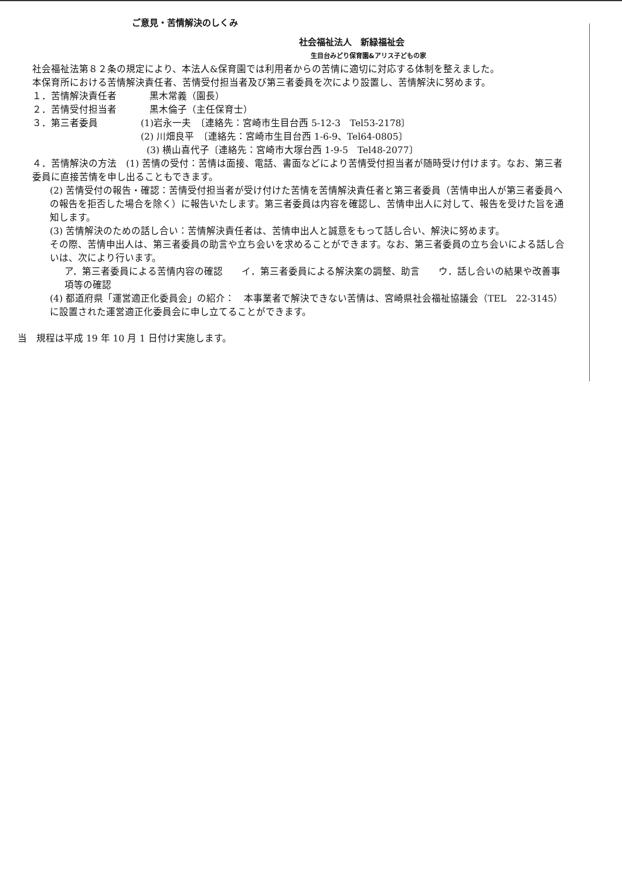ご意見・苦情解決のしくみ
社会福祉法人　新緑福祉会
生目台みどり保育園&アリス子どもの家
社会福祉法第８２条の規定により、本法人&保育園では利用者からの苦情に適切に対応する体制を整えました。
本保育所における苦情解決責任者、苦情受付担当者及び第三者委員を次により設置し、苦情解決に努めます。
１．苦情解決責任者 黒木常義（園長）
２．苦情受付担当者 黒木倫子（主任保育士）
３．第三者委員 (1)岩永一夫　〔連絡先：宮崎市生目台西 5-12-3　Tel53-2178〕
(2) 川畑良平　〔連絡先：宮崎市生目台西 1-6-9、Tel64-0805〕
(3) 横山喜代子〔連絡先：宮崎市大塚台西 1-9-5　Tel48-2077〕
４．苦情解決の方法　(1) 苦情の受付：苦情は面接、電話、書面などにより苦情受付担当者が随時受け付けます。なお、第三者委員に直接苦情を申し出ることもできます。
(2) 苦情受付の報告・確認：苦情受付担当者が受け付けた苦情を苦情解決責任者と第三者委員（苦情申出人が第三者委員への報告を拒否した場合を除く）に報告いたします。第三者委員は内容を確認し、苦情申出人に対して、報告を受けた旨を通知します。
(3) 苦情解決のための話し合い：苦情解決責任者は、苦情申出人と誠意をもって話し合い、解決に努めます。
その際、苦情申出人は、第三者委員の助言や立ち会いを求めることができます。なお、第三者委員の立ち会いによる話し合いは、次により行います。
ア．第三者委員による苦情内容の確認　　イ．第三者委員による解決案の調整、助言　　ウ．話し合いの結果や改善事項等の確認
(4) 都道府県「運営適正化委員会」の紹介：　本事業者で解決できない苦情は、宮崎県社会福祉協議会（TEL　22-3145）に設置された運営適正化委員会に申し立てることができます。
当　規程は平成 19 年 10 月 1 日付け実施します。